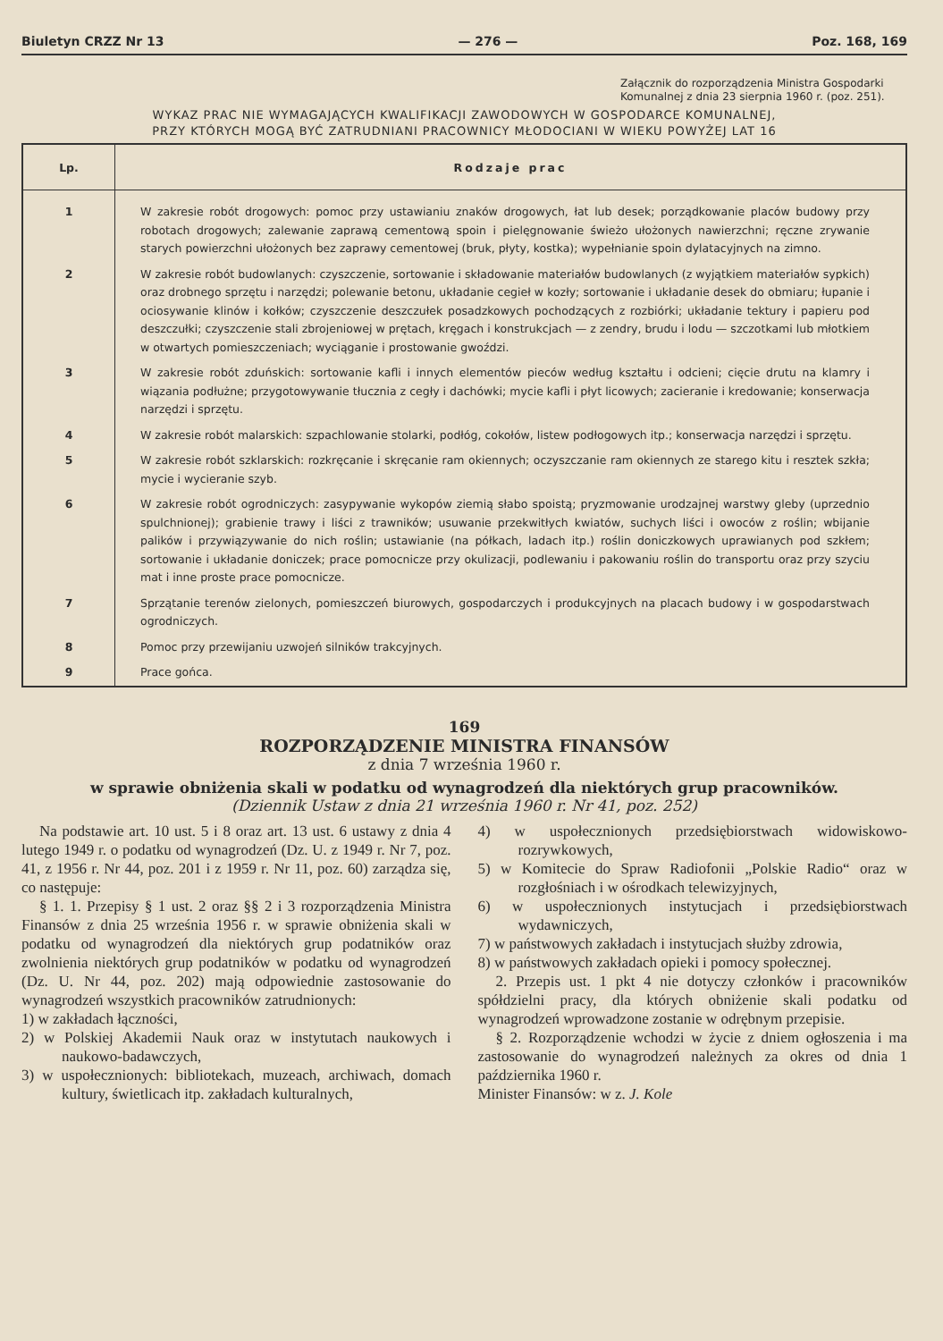Biuletyn CRZZ Nr 13 — 276 — Poz. 168, 169
Załącznik do rozporządzenia Ministra Gospodarki Komunalnej z dnia 23 sierpnia 1960 r. (poz. 251).
WYKAZ PRAC NIE WYMAGAJĄCYCH KWALIFIKACJI ZAWODOWYCH W GOSPODARCE KOMUNALNEJ,
PRZY KTÓRYCH MOGĄ BYĆ ZATRUDNIANI PRACOWNICY MŁODOCIANI W WIEKU POWYŻEJ LAT 16
| Lp. | Rodzaje prac |
| --- | --- |
| 1 | W zakresie robót drogowych: pomoc przy ustawianiu znaków drogowych, łat lub desek; porządkowanie placów budowy przy robotach drogowych; zalewanie zaprawą cementową spoin i pielęgnowanie świeżo ułożonych nawierzchni; ręczne zrywanie starych powierzchni ułożonych bez zaprawy cementowej (bruk, płyty, kostka); wypełnianie spoin dylatacyjnych na zimno. |
| 2 | W zakresie robót budowlanych: czyszczenie, sortowanie i składowanie materiałów budowlanych (z wyjątkiem materiałów sypkich) oraz drobnego sprzętu i narzędzi; polewanie betonu, układanie cegieł w kozły; sortowanie i układanie desek do obmiaru; łupanie i ociosywanie klinów i kołków; czyszczenie deszczułek posadzkowych pochodzących z rozbiórki; układanie tektury i papieru pod deszczułki; czyszczenie stali zbrojeniowej w prętach, kręgach i konstrukcjach — z zendry, brudu i lodu — szczotkami lub młotkiem w otwartych pomieszczeniach; wyciąganie i prostowanie gwoździ. |
| 3 | W zakresie robót zduńskich: sortowanie kafli i innych elementów pieców według kształtu i odcieni; cięcie drutu na klamry i wiązania podłużne; przygotowywanie tłucznia z cegły i dachówki; mycie kafli i płyt licowych; zacieranie i kredowanie; konserwacja narzędzi i sprzętu. |
| 4 | W zakresie robót malarskich: szpachlowanie stolarki, podłóg, cokołów, listew podłogowych itp.; konserwacja narzędzi i sprzętu. |
| 5 | W zakresie robót szklarskich: rozkręcanie i skręcanie ram okiennych; oczyszczanie ram okiennych ze starego kitu i resztek szkła; mycie i wycieranie szyb. |
| 6 | W zakresie robót ogrodniczych: zasypywanie wykopów ziemią słabo spoistą; pryzmowanie urodzajnej warstwy gleby (uprzednio spulchnionej); grabienie trawy i liści z trawników; usuwanie przekwitłych kwiatów, suchych liści i owoców z roślin; wbijanie palików i przywiązywanie do nich roślin; ustawianie (na półkach, ladach itp.) roślin doniczkowych uprawianych pod szkłem; sortowanie i układanie doniczek; prace pomocnicze przy okulizacji, podlewaniu i pakowaniu roślin do transportu oraz przy szyciu mat i inne proste prace pomocnicze. |
| 7 | Sprzątanie terenów zielonych, pomieszczeń biurowych, gospodarczych i produkcyjnych na placach budowy i w gospodarstwach ogrodniczych. |
| 8 | Pomoc przy przewijaniu uzwojeń silników trakcyjnych. |
| 9 | Prace gońca. |
169
ROZPORZĄDZENIE MINISTRA FINANSÓW
z dnia 7 września 1960 r.
w sprawie obniżenia skali w podatku od wynagrodzeń dla niektórych grup pracowników.
(Dziennik Ustaw z dnia 21 września 1960 r. Nr 41, poz. 252)
Na podstawie art. 10 ust. 5 i 8 oraz art. 13 ust. 6 ustawy z dnia 4 lutego 1949 r. o podatku od wynagrodzeń (Dz. U. z 1949 r. Nr 7, poz. 41, z 1956 r. Nr 44, poz. 201 i z 1959 r. Nr 11, poz. 60) zarządza się, co następuje:
§ 1. 1. Przepisy § 1 ust. 2 oraz §§ 2 i 3 rozporządzenia Ministra Finansów z dnia 25 września 1956 r. w sprawie obniżenia skali w podatku od wynagrodzeń dla niektórych grup podatników oraz zwolnienia niektórych grup podatników w podatku od wynagrodzeń (Dz. U. Nr 44, poz. 202) mają odpowiednie zastosowanie do wynagrodzeń wszystkich pracowników zatrudnionych:
1) w zakładach łączności,
2) w Polskiej Akademii Nauk oraz w instytutach naukowych i naukowo-badawczych,
3) w uspołecznionych: bibliotekach, muzeach, archiwach, domach kultury, świetlicach itp. zakładach kulturalnych,
4) w uspołecznionych przedsiębiorstwach widowiskowo-rozrywkowych,
5) w Komitecie do Spraw Radiofonii „Polskie Radio“ oraz w rozgłośniach i w ośrodkach telewizyjnych,
6) w uspołecznionych instytucjach i przedsiębiorstwach wydawniczych,
7) w państwowych zakładach i instytucjach służby zdrowia,
8) w państwowych zakładach opieki i pomocy społecznej.
2. Przepis ust. 1 pkt 4 nie dotyczy członków i pracowników spółdzielni pracy, dla których obniżenie skali podatku od wynagrodzeń wprowadzone zostanie w odrębnym przepisie.
§ 2. Rozporządzenie wchodzi w życie z dniem ogłoszenia i ma zastosowanie do wynagrodzeń należnych za okres od dnia 1 października 1960 r.
Minister Finansów: w z. J. Kole